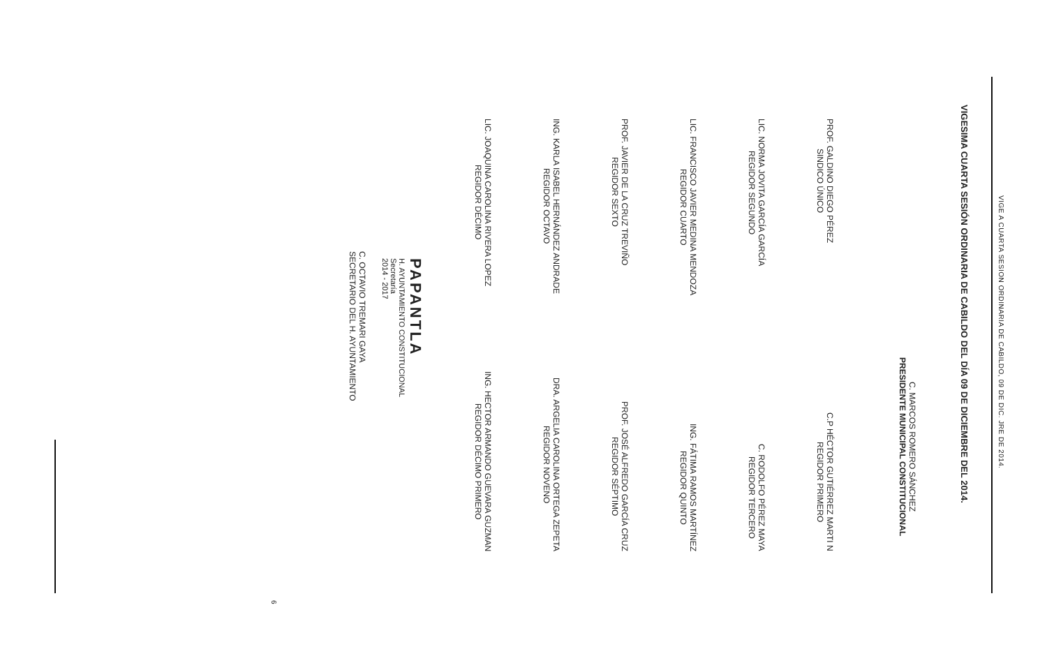VIGE A CUARTA SESION ORDINARIA DE CABILDO, 09 DE DIC. JRE DE 2014.
VIGESIMA CUARTA SESIÓN ORDINARIA DE CABILDO DEL DÍA 09 DE DICIEMBRE DEL 2014.
C. MARCOS ROMERO SÁNCHEZ
PRESIDENTE MUNICIPAL CONSTITUCIONAL
PROF. GALDINO DIEGO PÉREZ
SINDICO ÚNICO
C.P HÉCTOR GUTIÉRREZ MARTI N
REGIDOR PRIMERO
LIC. NORMA JOVITA GARCÍA GARCÍA
REGIDOR SEGUNDO
C. RODOLFO PÉREZ MAYA
REGIDOR TERCERO
LIC. FRANCISCO JAVIER MEDINA MENDOZA
REGIDOR CUARTO
ING. FÁTIMA RAMOS MARTÍNEZ
REGIDOR QUINTO
PROF. JAVIER DE LA CRUZ TREVIÑO
REGIDOR SEXTO
PROF. JOSÉ ALFREDO GARCÍA CRUZ
REGIDOR SÉPTIMO
ING. KARLA ISABEL HERNÁNDEZ ANDRADE
REGIDOR OCTAVO
DRA. ARGELIA CAROLINA ORTEGA ZEPETA
REGIDOR NOVENO
LIC. JOAQUINA CAROLINA RIVERA LOPEZ
REGIDOR DÉCIMO
ING. HECTOR ARMANDO GUEVARA GUZMAN
REGIDOR DÉCIMO PRIMERO
PAPANTLA
H. AYUNTAMIENTO CONSTITUCIONAL
Secretaría
2014 - 2017
C. OCTAVIO TREMARI GAYA
SECRETARIO DEL H. AYUNTAMIENTO
6